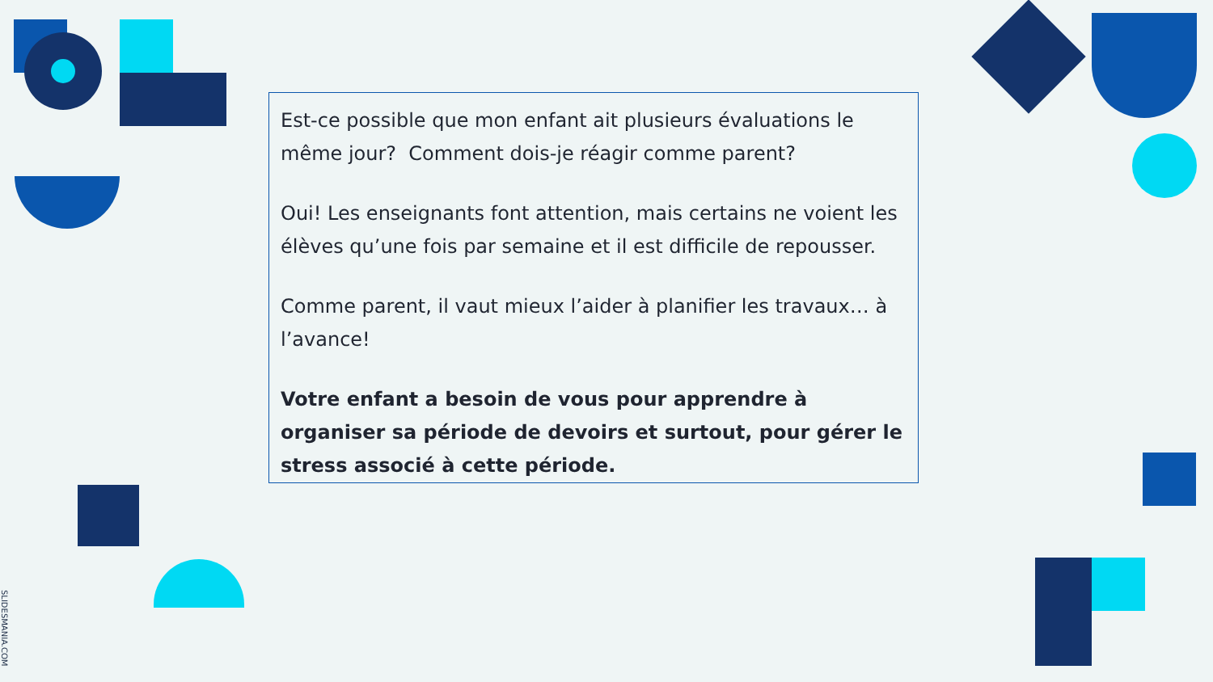Est-ce possible que mon enfant ait plusieurs évaluations le même jour? Comment dois-je réagir comme parent?
Oui! Les enseignants font attention, mais certains ne voient les élèves qu’une fois par semaine et il est difficile de repousser.
Comme parent, il vaut mieux l’aider à planifier les travaux… à l’avance!
Votre enfant a besoin de vous pour apprendre à organiser sa période de devoirs et surtout, pour gérer le stress associé à cette période.
SLIDESMANIA.COM